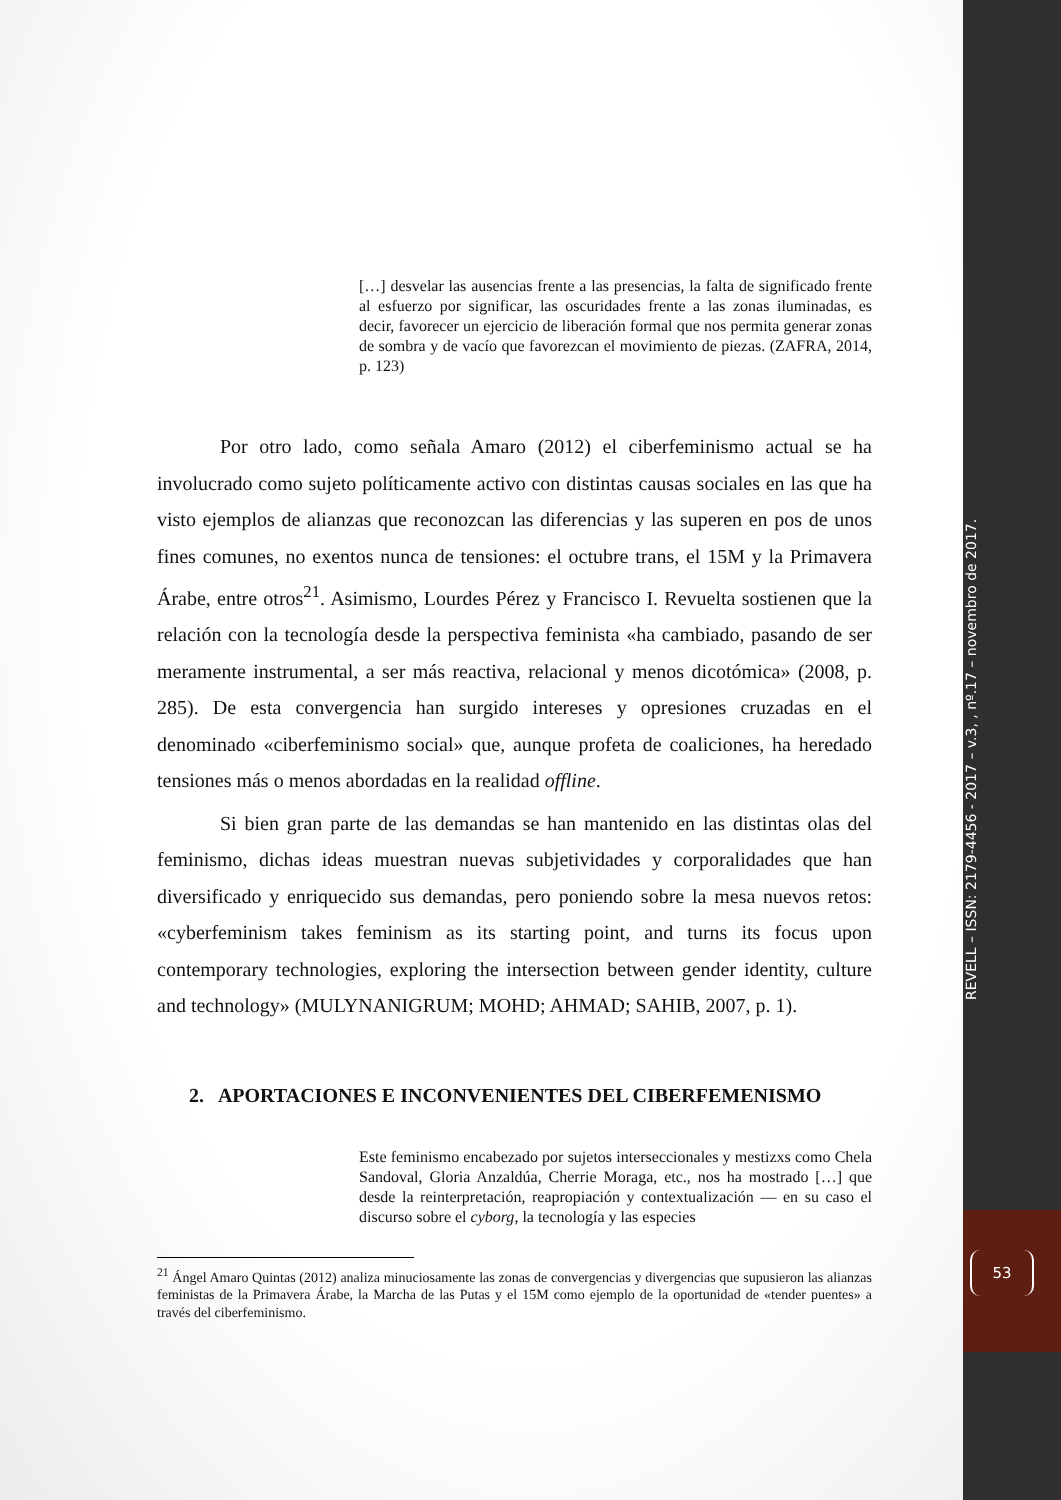REVELL – ISSN: 2179-4456 - 2017 – v.3, , nº.17 – novembro de 2017.
53
[…] desvelar las ausencias frente a las presencias, la falta de significado frente al esfuerzo por significar, las oscuridades frente a las zonas iluminadas, es decir, favorecer un ejercicio de liberación formal que nos permita generar zonas de sombra y de vacío que favorezcan el movimiento de piezas. (ZAFRA, 2014, p. 123)
Por otro lado, como señala Amaro (2012) el ciberfeminismo actual se ha involucrado como sujeto políticamente activo con distintas causas sociales en las que ha visto ejemplos de alianzas que reconozcan las diferencias y las superen en pos de unos fines comunes, no exentos nunca de tensiones: el octubre trans, el 15M y la Primavera Árabe, entre otros<sup>21</sup>. Asimismo, Lourdes Pérez y Francisco I. Revuelta sostienen que la relación con la tecnología desde la perspectiva feminista «ha cambiado, pasando de ser meramente instrumental, a ser más reactiva, relacional y menos dicotómica» (2008, p. 285). De esta convergencia han surgido intereses y opresiones cruzadas en el denominado «ciberfeminismo social» que, aunque profeta de coaliciones, ha heredado tensiones más o menos abordadas en la realidad offline.
Si bien gran parte de las demandas se han mantenido en las distintas olas del feminismo, dichas ideas muestran nuevas subjetividades y corporalidades que han diversificado y enriquecido sus demandas, pero poniendo sobre la mesa nuevos retos: «cyberfeminism takes feminism as its starting point, and turns its focus upon contemporary technologies, exploring the intersection between gender identity, culture and technology» (MULYNANIGRUM; MOHD; AHMAD; SAHIB, 2007, p. 1).
2. APORTACIONES E INCONVENIENTES DEL CIBERFEMENISMO
Este feminismo encabezado por sujetos interseccionales y mestizxs como Chela Sandoval, Gloria Anzaldúa, Cherrie Moraga, etc., nos ha mostrado […] que desde la reinterpretación, reapropiación y contextualización — en su caso el discurso sobre el cyborg, la tecnología y las especies
<sup>21</sup> Ángel Amaro Quintas (2012) analiza minuciosamente las zonas de convergencias y divergencias que supusieron las alianzas feministas de la Primavera Árabe, la Marcha de las Putas y el 15M como ejemplo de la oportunidad de «tender puentes» a través del ciberfeminismo.